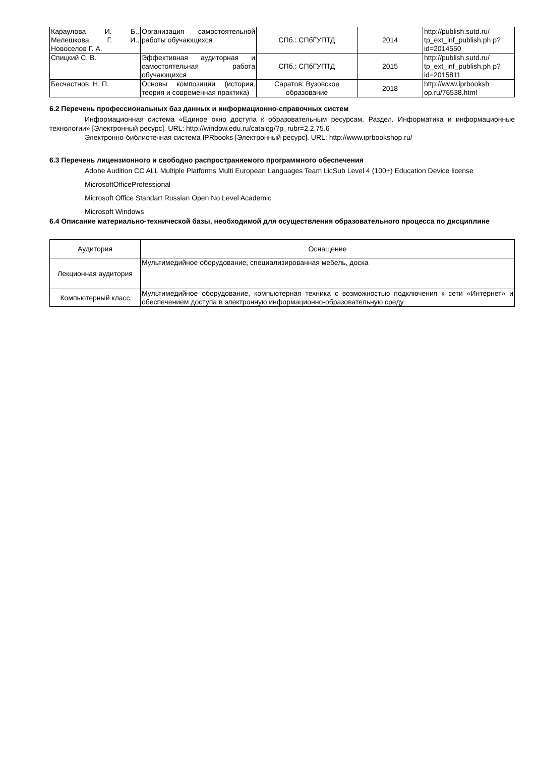| Караулова И. Б., Мелешкова Г. И., Новоселов Г. А. | Организация самостоятельной работы обучающихся | СПб.: СПбГУПТД | 2014 | http://publish.sutd.ru/ tp_ext_inf_publish.ph p?id=2014550 |
| Спицкий С. В. | Эффективная аудиторная и самостоятельная работа обучающихся | СПб.: СПбГУПТД | 2015 | http://publish.sutd.ru/ tp_ext_inf_publish.ph p?id=2015811 |
| Бесчастнов, Н. П. | Основы композиции (история, теория и современная практика) | Саратов: Вузовское образование | 2018 | http://www.iprbooksh op.ru/76538.html |
6.2 Перечень профессиональных баз данных и информационно-справочных систем
Информационная система «Единое окно доступа к образовательным ресурсам. Раздел. Информатика и информационные технологии» [Электронный ресурс]. URL: http://window.edu.ru/catalog/?p_rubr=2.2.75.6
Электронно-библиотечная система IPRbooks [Электронный ресурс]. URL: http://www.iprbookshop.ru/
6.3 Перечень лицензионного и свободно распространяемого программного обеспечения
Adobe Audition CC ALL Multiple Platforms Multi European Languages Team LicSub Level 4 (100+) Education Device license
MicrosoftOfficeProfessional
Microsoft Office Standart Russian Open No Level Academic
Microsoft Windows
6.4 Описание материально-технической базы, необходимой для осуществления образовательного процесса по дисциплине
| Аудитория | Оснащение |
| Лекционная аудитория | Мультимедийное оборудование, специализированная мебель, доска |
| Компьютерный класс | Мультимедийное оборудование, компьютерная техника с возможностью подключения к сети «Интернет» и обеспечением доступа в электронную информационно-образовательную среду |